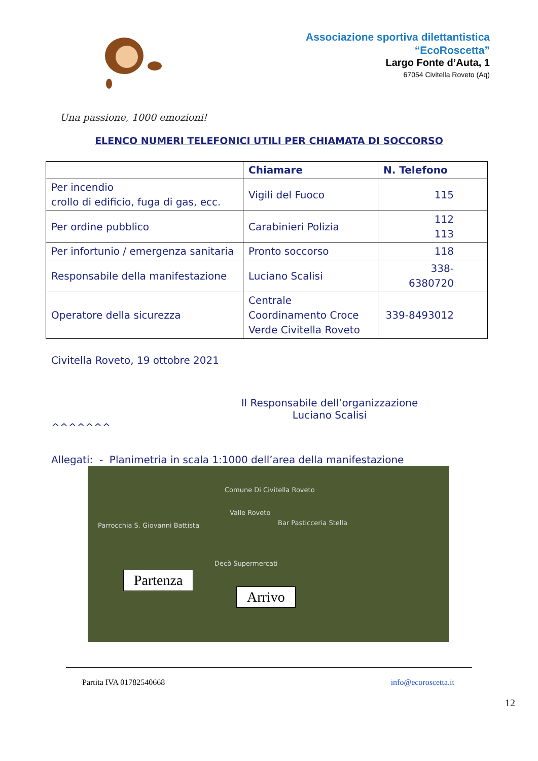Associazione sportiva dilettantistica
“EcoRoscetta”
Largo Fonte d’Auta, 1
67054 Civitella Roveto (Aq)
Una passione, 1000 emozioni!
ELENCO NUMERI TELEFONICI UTILI PER CHIAMATA DI SOCCORSO
| | Chiamare | N. Telefono |
| --- | --- | --- |
| Per incendio crollo di edificio, fuga di gas, ecc. | Vigili del Fuoco | 115 |
| Per ordine pubblico | Carabinieri Polizia | 112 113 |
| Per infortunio / emergenza sanitaria | Pronto soccorso | 118 |
| Responsabile della manifestazione | Luciano Scalisi | 338- 6380720 |
| Operatore della sicurezza | Centrale Coordinamento Croce Verde Civitella Roveto | 339-8493012 |
Civitella Roveto, 19 ottobre 2021
Il Responsabile dell’organizzazione
Luciano Scalisi
^^^^^^^
Allegati: - Planimetria in scala 1:1000 dell’area della manifestazione
Comune Di Civitella Roveto
Valle Roveto
Bar Pasticceria Stella Parrocchia S. Giovanni Battista
Decò Supermercati
Partenza
Arrivo
Partita IVA 01782540668 info@ecoroscetta.it
12